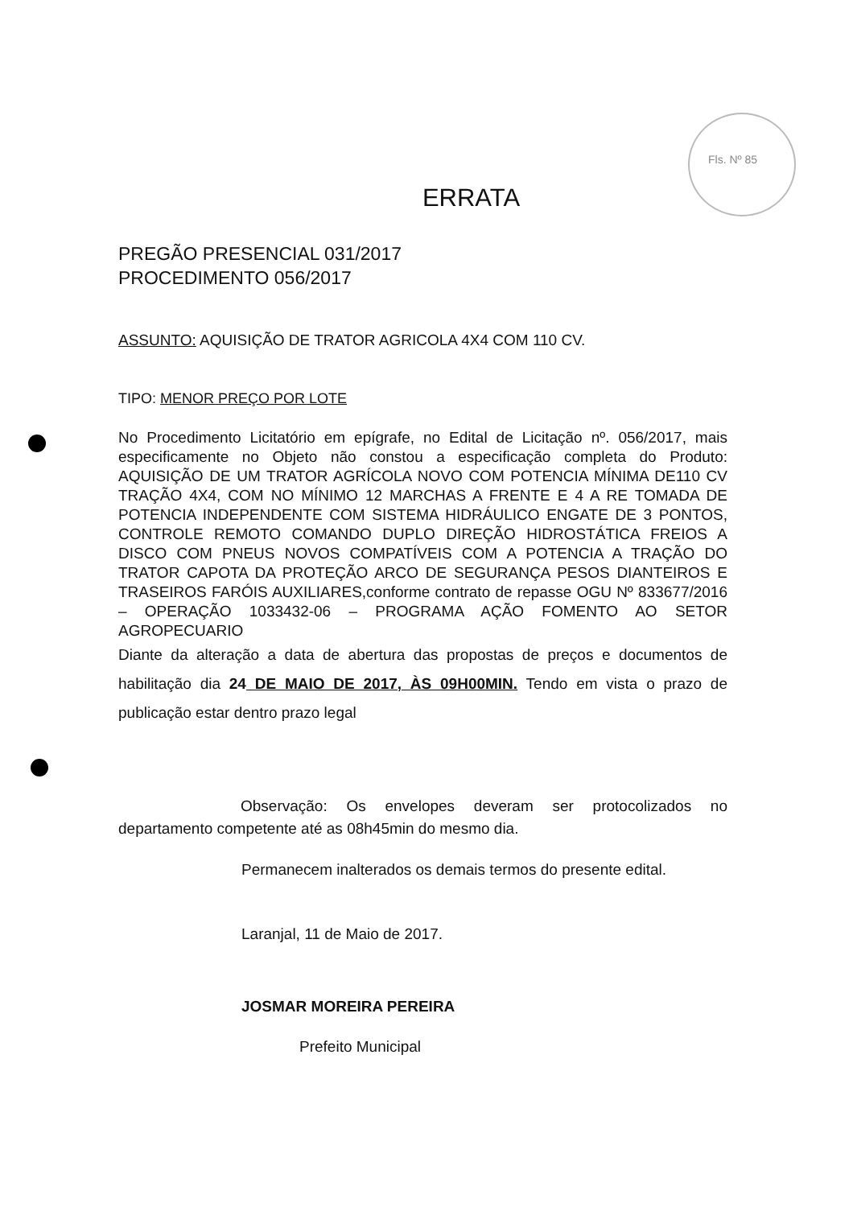Fls. Nº 85
ERRATA
PREGÃO PRESENCIAL 031/2017
PROCEDIMENTO 056/2017
ASSUNTO: AQUISIÇÃO DE TRATOR AGRICOLA 4X4 COM 110 CV.
TIPO: MENOR PREÇO POR LOTE
No Procedimento Licitatório em epígrafe, no Edital de Licitação nº. 056/2017, mais especificamente no Objeto não constou a especificação completa do Produto: AQUISIÇÃO DE UM TRATOR AGRÍCOLA NOVO COM POTENCIA MÍNIMA DE110 CV TRAÇÃO 4X4, COM NO MÍNIMO 12 MARCHAS A FRENTE E 4 A RE TOMADA DE POTENCIA INDEPENDENTE COM SISTEMA HIDRÁULICO ENGATE DE 3 PONTOS, CONTROLE REMOTO COMANDO DUPLO DIREÇÃO HIDROSTÁTICA FREIOS A DISCO COM PNEUS NOVOS COMPATÍVEIS COM A POTENCIA A TRAÇÃO DO TRATOR CAPOTA DA PROTEÇÃO ARCO DE SEGURANÇA PESOS DIANTEIROS E TRASEIROS FARÓIS AUXILIARES,conforme contrato de repasse OGU Nº 833677/2016 – OPERAÇÃO 1033432-06 – PROGRAMA AÇÃO FOMENTO AO SETOR AGROPECUARIO
Diante da alteração a data de abertura das propostas de preços e documentos de habilitação dia 24 DE MAIO DE 2017, ÀS 09H00MIN. Tendo em vista o prazo de publicação estar dentro prazo legal
Observação: Os envelopes deveram ser protocolizados no departamento competente até as 08h45min do mesmo dia.
Permanecem inalterados os demais termos do presente edital.
Laranjal, 11 de Maio de 2017.
JOSMAR MOREIRA PEREIRA
Prefeito Municipal